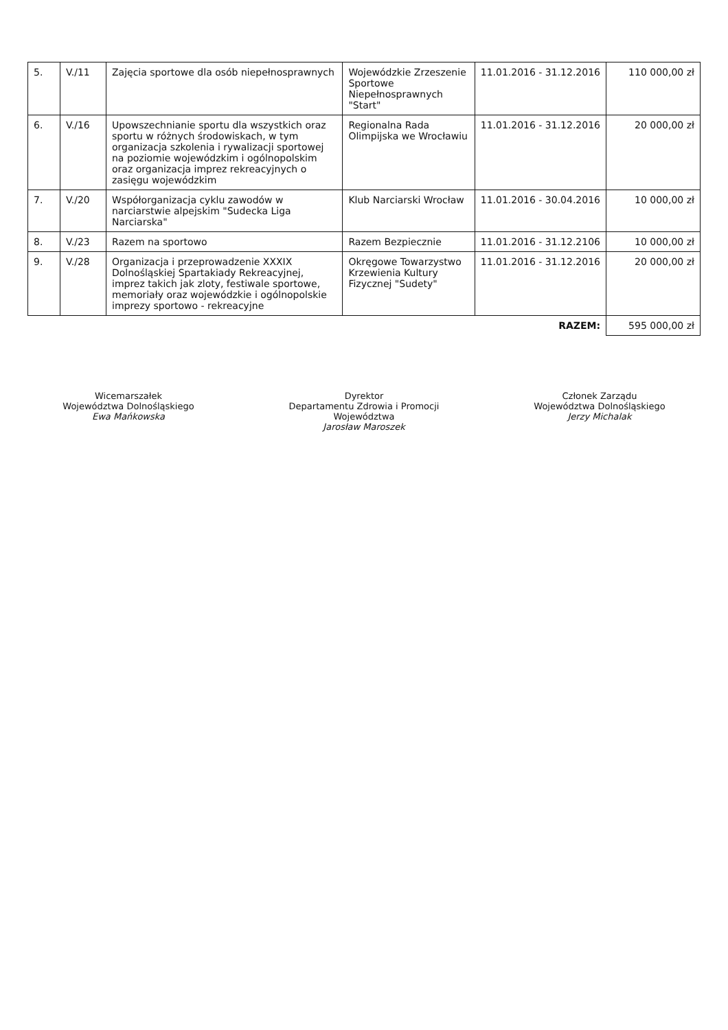| 5. | V./11 | Zajęcia sportowe dla osób niepełnosprawnych | Wojewódzkie Zrzeszenie Sportowe Niepełnosprawnych "Start" | 11.01.2016 - 31.12.2016 | 110 000,00 zł |
| 6. | V./16 | Upowszechnianie sportu dla wszystkich oraz sportu w różnych środowiskach, w tym organizacja szkolenia i rywalizacji sportowej na poziomie wojewódzkim i ogólnopolskim oraz organizacja imprez rekreacyjnych o zasięgu wojewódzkim | Regionalna Rada Olimpijska we Wrocławiu | 11.01.2016 - 31.12.2016 | 20 000,00 zł |
| 7. | V./20 | Współorganizacja cyklu zawodów w narciarstwie alpejskim "Sudecka Liga Narciarska" | Klub Narciarski Wrocław | 11.01.2016 - 30.04.2016 | 10 000,00 zł |
| 8. | V./23 | Razem na sportowo | Razem Bezpiecznie | 11.01.2016 - 31.12.2106 | 10 000,00 zł |
| 9. | V./28 | Organizacja i przeprowadzenie XXXIX Dolnośląskiej Spartakiady Rekreacyjnej, imprez takich jak zloty, festiwale sportowe, memoriały oraz wojewódzkie i ogólnopolskie imprezy sportowo - rekreacyjne | Okręgowe Towarzystwo Krzewienia Kultury Fizycznej "Sudety" | 11.01.2016 - 31.12.2016 | 20 000,00 zł |
| | | | | RAZEM: | 595 000,00 zł |
Wicemarszałek
Województwa Dolnośląskiego
Ewa Mańkowska
Dyrektor
Departamentu Zdrowia i Promocji Województwa
Jarosław Maroszek
Członek Zarządu
Województwa Dolnośląskiego
Jerzy Michalak